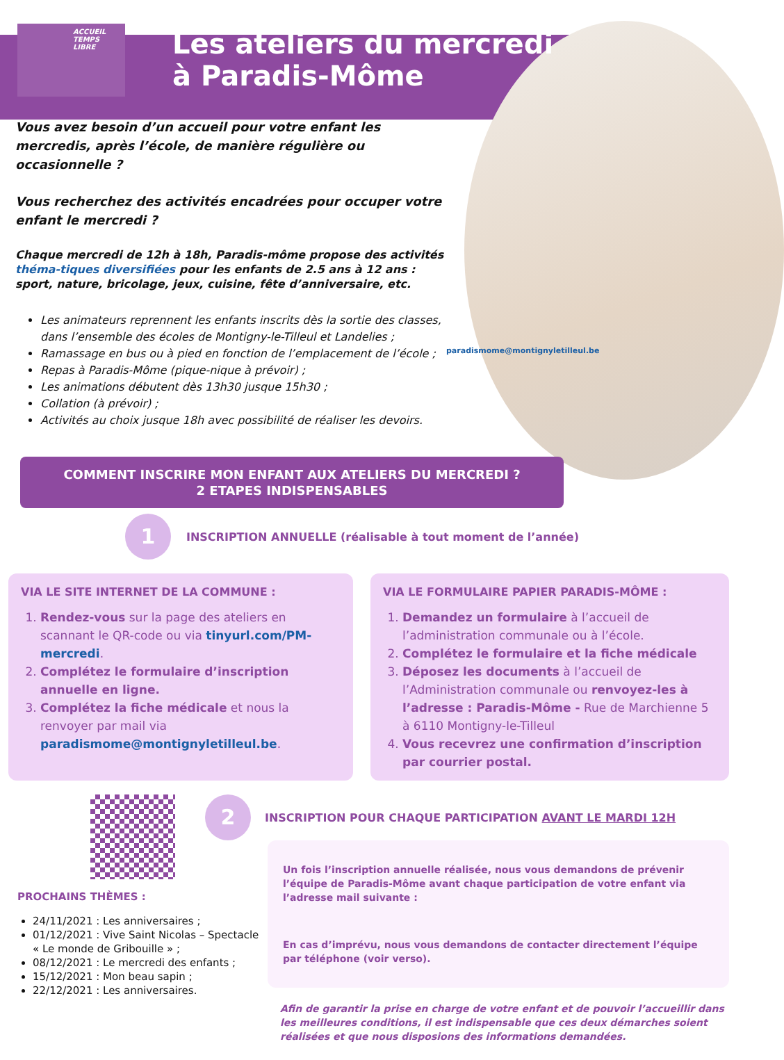ACCUEIL
TEMPS
LIBRE
Les ateliers du mercredi
à Paradis-Môme
Vous avez besoin d’un accueil pour votre enfant les mercredis, après l’école, de manière régulière ou occasionnelle ?
Vous recherchez des activités encadrées pour occuper votre enfant le mercredi ?
Chaque mercredi de 12h à 18h, Paradis-môme propose des activités théma-tiques diversifiées pour les enfants de 2.5 ans à 12 ans : sport, nature, bricolage, jeux, cuisine, fête d’anniversaire, etc.
paradismome@montignyletilleul.be
Les animateurs reprennent les enfants inscrits dès la sortie des classes, dans l’ensemble des écoles de Montigny-le-Tilleul et Landelies ;
Ramassage en bus ou à pied en fonction de l’emplacement de l’école ;
Repas à Paradis-Môme (pique-nique à prévoir) ;
Les animations débutent dès 13h30 jusque 15h30 ;
Collation (à prévoir) ;
Activités au choix jusque 18h avec possibilité de réaliser les devoirs.
COMMENT INSCRIRE MON ENFANT AUX ATELIERS DU MERCREDI ?
2 ETAPES INDISPENSABLES
1
INSCRIPTION ANNUELLE (réalisable à tout moment de l’année)
VIA LE SITE INTERNET DE LA COMMUNE :
1. Rendez-vous sur la page des ateliers en scannant le QR-code ou via tinyurl.com/PM-mercredi.
2. Complétez le formulaire d’inscription annuelle en ligne.
3. Complétez la fiche médicale et nous la renvoyer par mail via paradismome@montignyletilleul.be.
VIA LE FORMULAIRE PAPIER PARADIS-MÔME :
1. Demandez un formulaire à l’accueil de l’administration communale ou à l’école.
2. Complétez le formulaire et la fiche médicale
3. Déposez les documents à l’accueil de l’Administration communale ou renvoyez-les à l’adresse : Paradis-Môme - Rue de Marchienne 5 à 6110 Montigny-le-Tilleul
4. Vous recevrez une confirmation d’inscription par courrier postal.
PROCHAINS THÈMES :
24/11/2021 : Les anniversaires ;
01/12/2021 : Vive Saint Nicolas – Spectacle « Le monde de Gribouille » ;
08/12/2021 : Le mercredi des enfants ;
15/12/2021 : Mon beau sapin ;
22/12/2021 : Les anniversaires.
2
INSCRIPTION POUR CHAQUE PARTICIPATION AVANT LE MARDI 12H
Un fois l’inscription annuelle réalisée, nous vous demandons de prévenir l’équipe de Paradis-Môme avant chaque participation de votre enfant via l’adresse mail suivante :
En cas d’imprévu, nous vous demandons de contacter directement l’équipe par téléphone (voir verso).
Afin de garantir la prise en charge de votre enfant et de pouvoir l’accueillir dans les meilleures conditions, il est indispensable que ces deux démarches soient réalisées et que nous disposions des informations demandées.